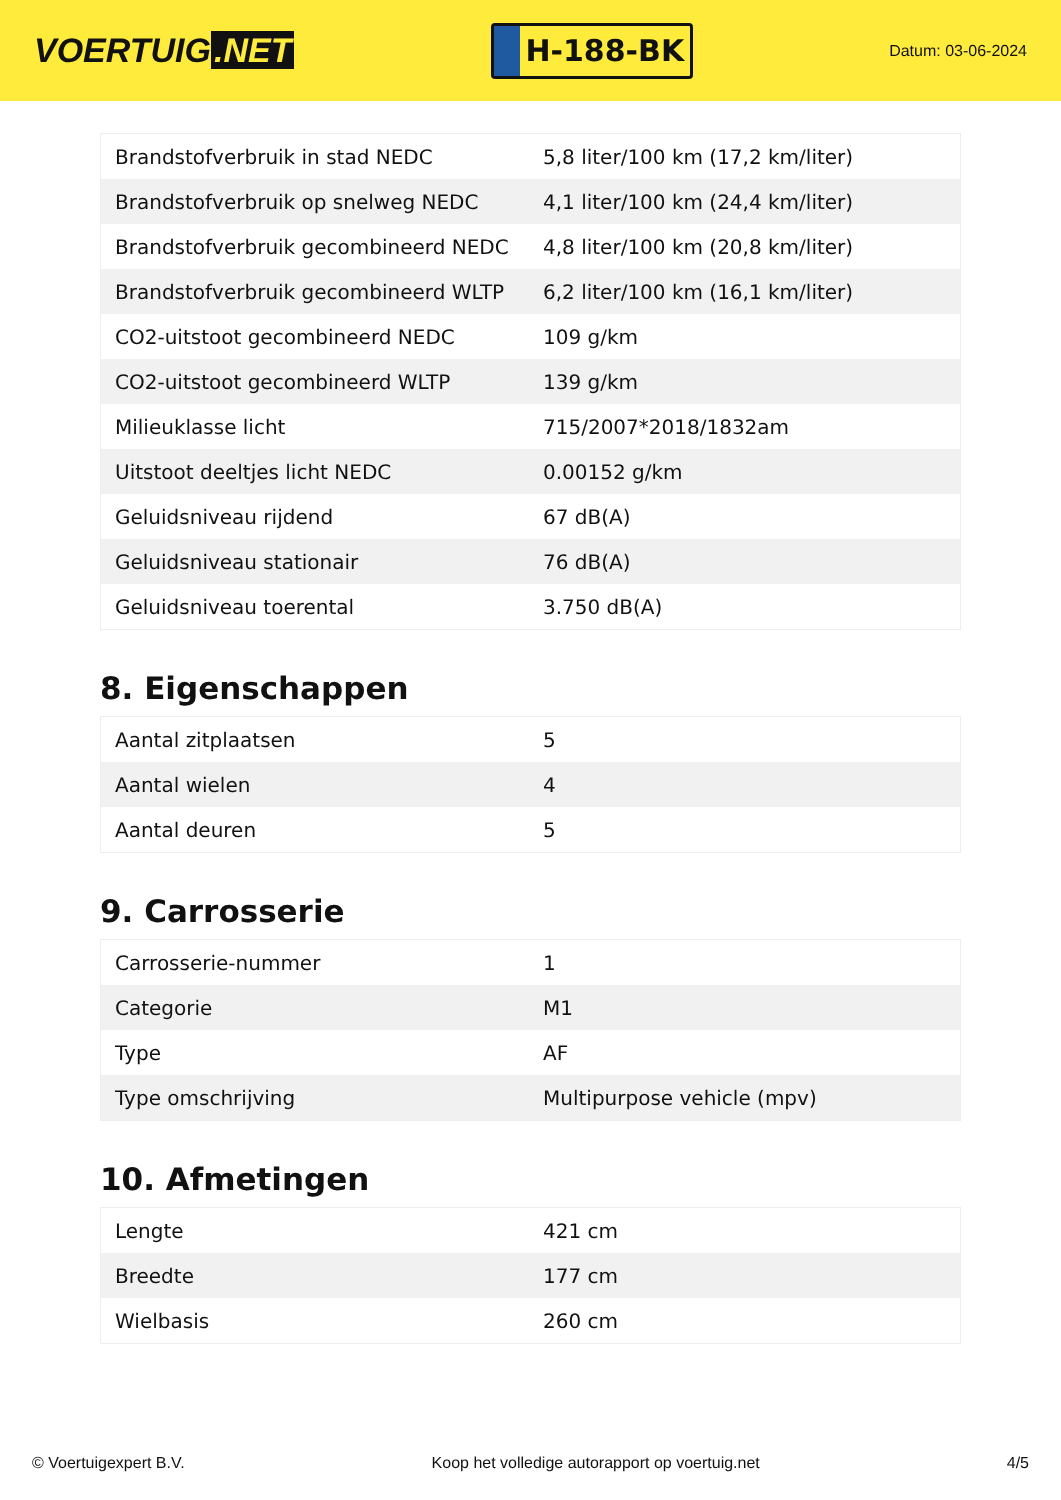VOERTUIG.NET
H-188-BK
Datum: 03-06-2024
| Brandstofverbruik in stad NEDC | 5,8 liter/100 km (17,2 km/liter) |
| Brandstofverbruik op snelweg NEDC | 4,1 liter/100 km (24,4 km/liter) |
| Brandstofverbruik gecombineerd NEDC | 4,8 liter/100 km (20,8 km/liter) |
| Brandstofverbruik gecombineerd WLTP | 6,2 liter/100 km (16,1 km/liter) |
| CO2-uitstoot gecombineerd NEDC | 109 g/km |
| CO2-uitstoot gecombineerd WLTP | 139 g/km |
| Milieuklasse licht | 715/2007*2018/1832am |
| Uitstoot deeltjes licht NEDC | 0.00152 g/km |
| Geluidsniveau rijdend | 67 dB(A) |
| Geluidsniveau stationair | 76 dB(A) |
| Geluidsniveau toerental | 3.750 dB(A) |
8. Eigenschappen
| Aantal zitplaatsen | 5 |
| Aantal wielen | 4 |
| Aantal deuren | 5 |
9. Carrosserie
| Carrosserie-nummer | 1 |
| Categorie | M1 |
| Type | AF |
| Type omschrijving | Multipurpose vehicle (mpv) |
10. Afmetingen
| Lengte | 421 cm |
| Breedte | 177 cm |
| Wielbasis | 260 cm |
© Voertuigexpert B.V. Koop het volledige autorapport op voertuig.net 4/5